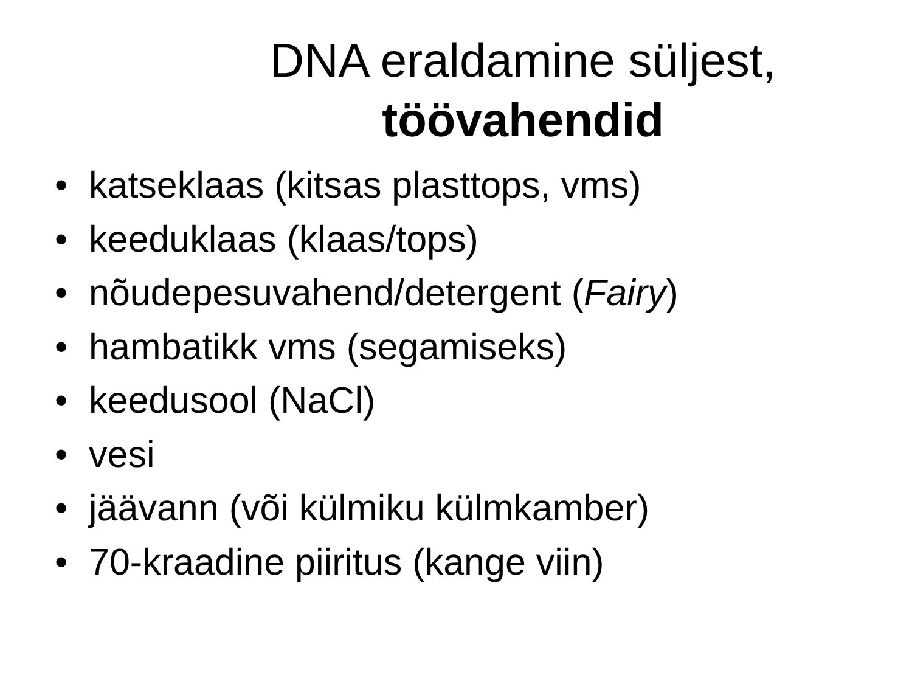DNA eraldamine süljest,
töövahendid
• katseklaas (kitsas plasttops, vms)
• keeduklaas (klaas/tops)
• nõudepesuvahend/detergent (Fairy)
• hambatikk vms (segamiseks)
• keedusool (NaCl)
• vesi
• jäävann (või külmiku külmkamber)
• 70-kraadine piiritus (kange viin)